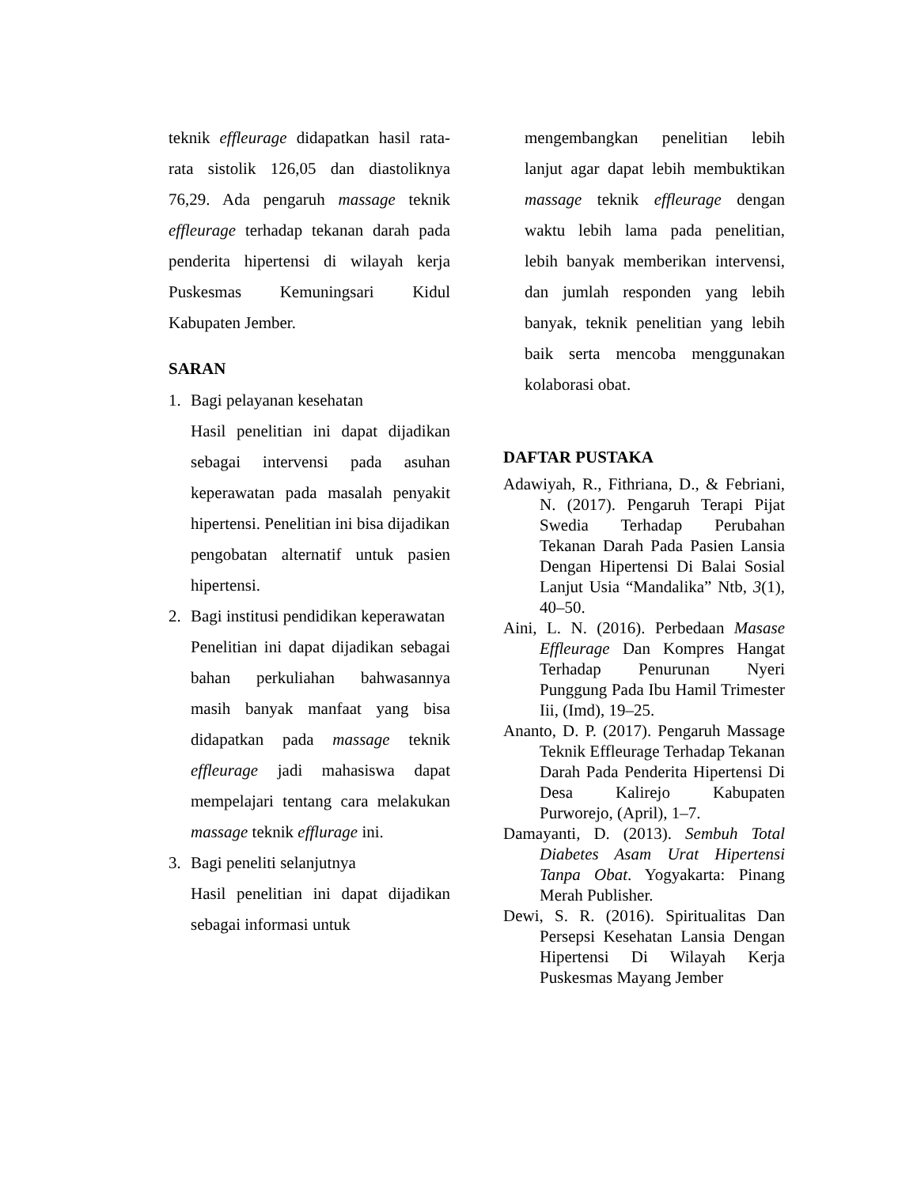teknik effleurage didapatkan hasil rata-rata sistolik 126,05 dan diastoliknya 76,29. Ada pengaruh massage teknik effleurage terhadap tekanan darah pada penderita hipertensi di wilayah kerja Puskesmas Kemuningsari Kidul Kabupaten Jember.
SARAN
1. Bagi pelayanan kesehatan
Hasil penelitian ini dapat dijadikan sebagai intervensi pada asuhan keperawatan pada masalah penyakit hipertensi. Penelitian ini bisa dijadikan
pengobatan alternatif untuk pasien hipertensi.
2. Bagi institusi pendidikan keperawatan
Penelitian ini dapat dijadikan sebagai bahan perkuliahan bahwasannya masih banyak manfaat yang bisa didapatkan pada massage teknik effleurage jadi mahasiswa dapat mempelajari tentang cara melakukan massage teknik efflurage ini.
3. Bagi peneliti selanjutnya
Hasil penelitian ini dapat dijadikan sebagai informasi untuk
mengembangkan penelitian lebih lanjut agar dapat lebih membuktikan massage teknik effleurage dengan waktu lebih lama pada penelitian, lebih banyak memberikan intervensi, dan jumlah responden yang lebih banyak, teknik penelitian yang lebih baik serta mencoba menggunakan kolaborasi obat.
DAFTAR PUSTAKA
Adawiyah, R., Fithriana, D., & Febriani, N. (2017). Pengaruh Terapi Pijat Swedia Terhadap Perubahan Tekanan Darah Pada Pasien Lansia Dengan Hipertensi Di Balai Sosial Lanjut Usia “Mandalika” Ntb, 3(1), 40–50.
Aini, L. N. (2016). Perbedaan Masase Effleurage Dan Kompres Hangat Terhadap Penurunan Nyeri Punggung Pada Ibu Hamil Trimester Iii, (Imd), 19–25.
Ananto, D. P. (2017). Pengaruh Massage Teknik Effleurage Terhadap Tekanan Darah Pada Penderita Hipertensi Di Desa Kalirejo Kabupaten Purworejo, (April), 1–7.
Damayanti, D. (2013). Sembuh Total Diabetes Asam Urat Hipertensi Tanpa Obat. Yogyakarta: Pinang Merah Publisher.
Dewi, S. R. (2016). Spiritualitas Dan Persepsi Kesehatan Lansia Dengan Hipertensi Di Wilayah Kerja Puskesmas Mayang Jember